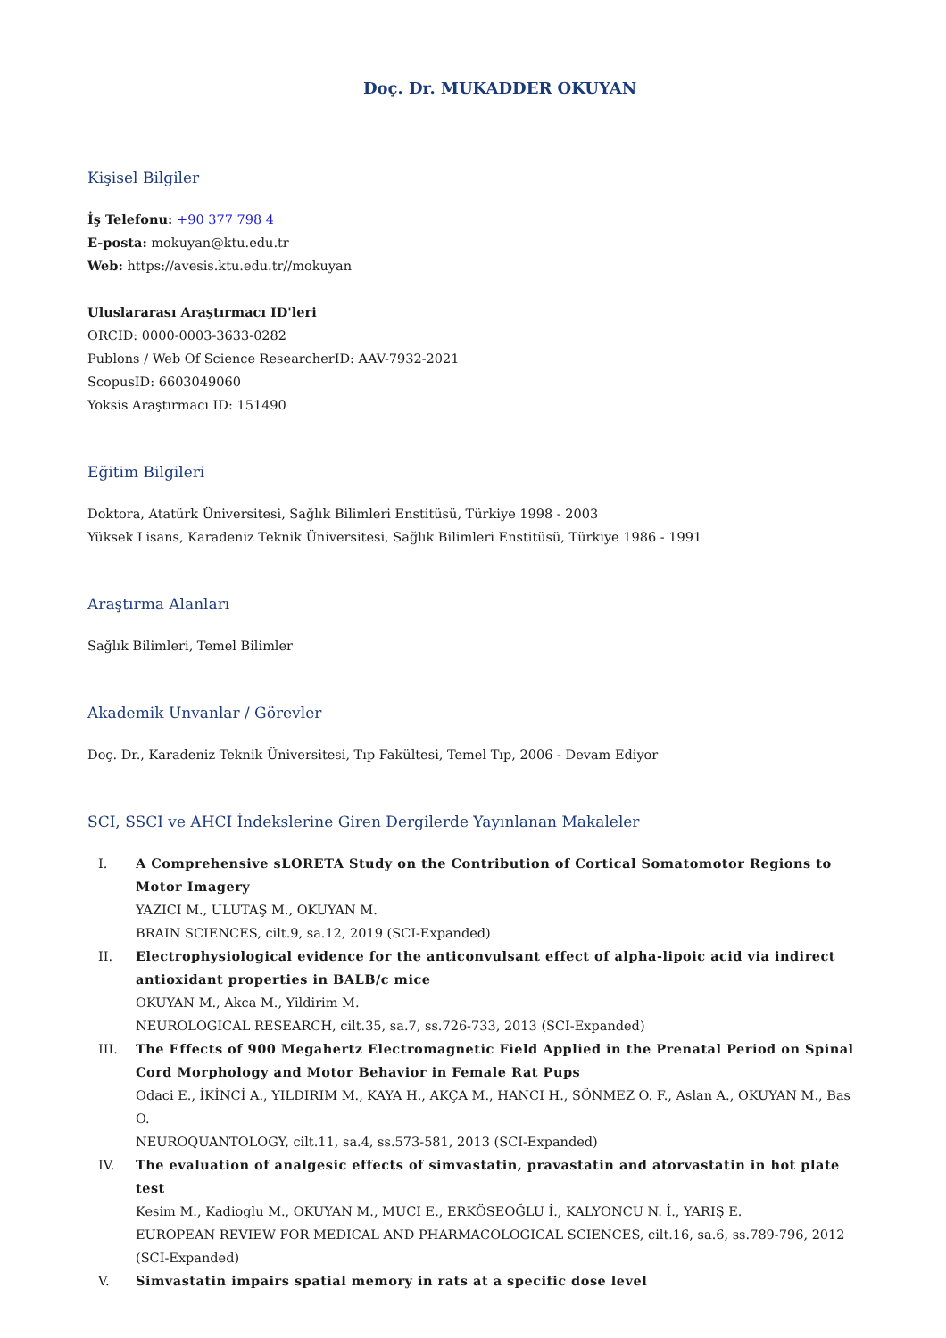Doç. Dr. MUKADDER OKUYAN
Kişisel Bilgiler
İş Telefonu: +90 377 798 4
E-posta: mokuyan@ktu.edu.tr
Web: https://avesis.ktu.edu.tr//mokuyan
Uluslararası Araştırmacı ID'leri
ORCID: 0000-0003-3633-0282
Publons / Web Of Science ResearcherID: AAV-7932-2021
ScopusID: 6603049060
Yoksis Araştırmacı ID: 151490
Eğitim Bilgileri
Doktora, Atatürk Üniversitesi, Sağlık Bilimleri Enstitüsü, Türkiye 1998 - 2003
Yüksek Lisans, Karadeniz Teknik Üniversitesi, Sağlık Bilimleri Enstitüsü, Türkiye 1986 - 1991
Araştırma Alanları
Sağlık Bilimleri, Temel Bilimler
Akademik Unvanlar / Görevler
Doç. Dr., Karadeniz Teknik Üniversitesi, Tıp Fakültesi, Temel Tıp, 2006 - Devam Ediyor
SCI, SSCI ve AHCI İndekslerine Giren Dergilerde Yayınlanan Makaleler
I. A Comprehensive sLORETA Study on the Contribution of Cortical Somatomotor Regions to Motor Imagery
YAZICI M., ULUTAŞ M., OKUYAN M.
BRAIN SCIENCES, cilt.9, sa.12, 2019 (SCI-Expanded)
II. Electrophysiological evidence for the anticonvulsant effect of alpha-lipoic acid via indirect antioxidant properties in BALB/c mice
OKUYAN M., Akca M., Yildirim M.
NEUROLOGICAL RESEARCH, cilt.35, sa.7, ss.726-733, 2013 (SCI-Expanded)
III. The Effects of 900 Megahertz Electromagnetic Field Applied in the Prenatal Period on Spinal Cord Morphology and Motor Behavior in Female Rat Pups
Odaci E., İKİNCİ A., YILDIRIM M., KAYA H., AKÇA M., HANCI H., SÖNMEZ O. F., Aslan A., OKUYAN M., Bas O.
NEUROQUANTOLOGY, cilt.11, sa.4, ss.573-581, 2013 (SCI-Expanded)
IV. The evaluation of analgesic effects of simvastatin, pravastatin and atorvastatin in hot plate test
Kesim M., Kadioglu M., OKUYAN M., MUCI E., ERKÖSEOĞLU İ., KALYONCU N. İ., YARIŞ E.
EUROPEAN REVIEW FOR MEDICAL AND PHARMACOLOGICAL SCIENCES, cilt.16, sa.6, ss.789-796, 2012 (SCI-Expanded)
V. Simvastatin impairs spatial memory in rats at a specific dose level